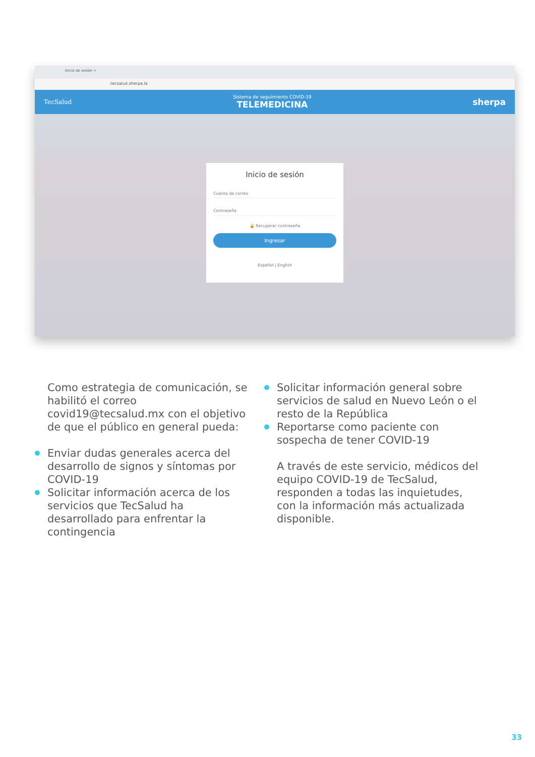Inicio de sesión +
tecsalud.sherpa.la
TecSalud
Sistema de seguimiento COVID-19
TELEMEDICINA
sherpa
Inicio de sesión
Cuenta de correo
Contraseña
🔒 Recuperar contraseña
Ingresar
Español | English
Como estrategia de comunicación, se habilitó el correo covid19@tecsalud.mx con el objetivo de que el público en general pueda:
Enviar dudas generales acerca del desarrollo de signos y síntomas por COVID-19
Solicitar información acerca de los servicios que TecSalud ha desarrollado para enfrentar la contingencia
Solicitar información general sobre servicios de salud en Nuevo León o el resto de la República
Reportarse como paciente con sospecha de tener COVID-19
A través de este servicio, médicos del equipo COVID-19 de TecSalud, responden a todas las inquietudes, con la información más actualizada disponible.
33